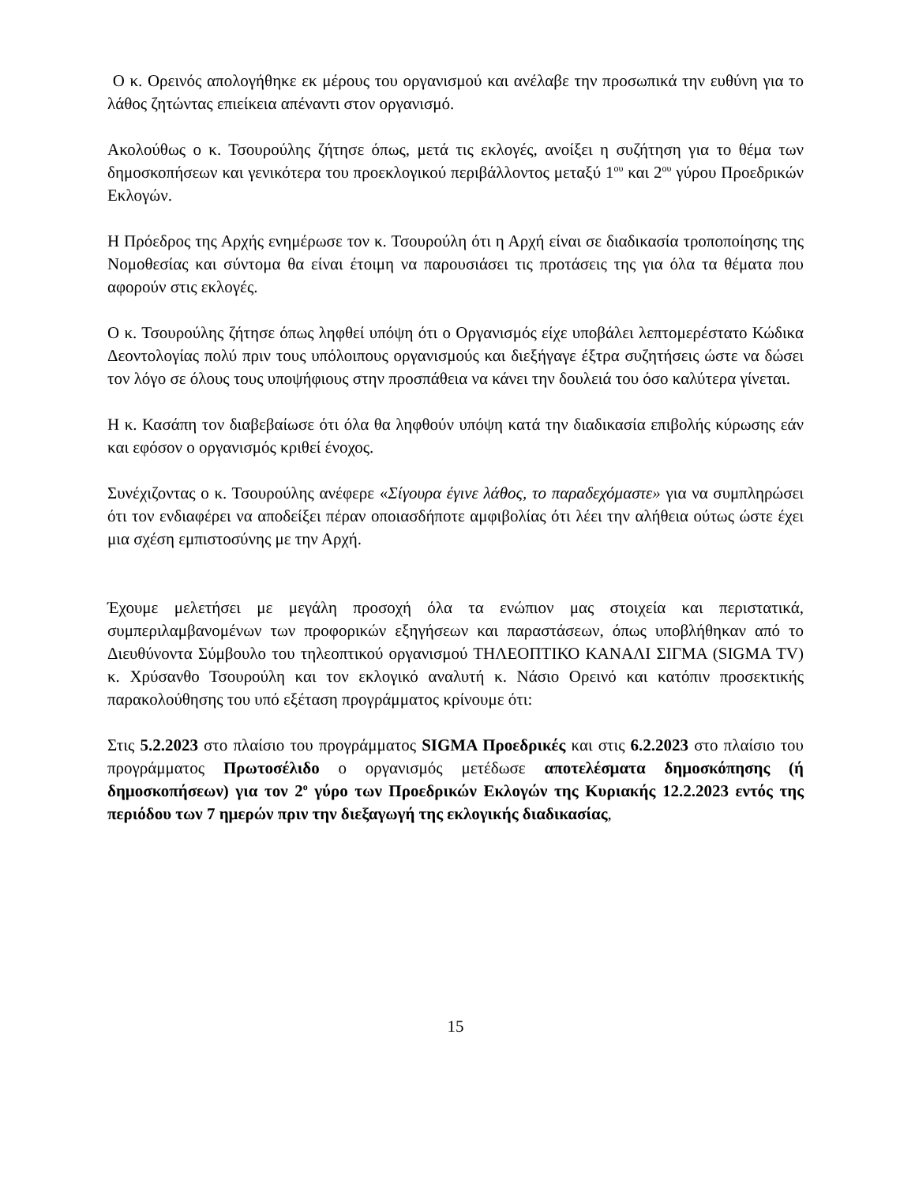Ο κ. Ορεινός απολογήθηκε εκ μέρους του οργανισμού και ανέλαβε την προσωπικά την ευθύνη για το λάθος ζητώντας επιείκεια απέναντι στον οργανισμό.
Ακολούθως ο κ. Τσουρούλης ζήτησε όπως, μετά τις εκλογές, ανοίξει η συζήτηση για το θέμα των δημοσκοπήσεων και γενικότερα του προεκλογικού περιβάλλοντος μεταξύ 1<sup>ου</sup> και 2<sup>ου</sup> γύρου Προεδρικών Εκλογών.
Η Πρόεδρος της Αρχής ενημέρωσε τον κ. Τσουρούλη ότι η Αρχή είναι σε διαδικασία τροποποίησης της Νομοθεσίας και σύντομα θα είναι έτοιμη να παρουσιάσει τις προτάσεις της για όλα τα θέματα που αφορούν στις εκλογές.
Ο κ. Τσουρούλης ζήτησε όπως ληφθεί υπόψη ότι ο Οργανισμός είχε υποβάλει λεπτομερέστατο Κώδικα Δεοντολογίας πολύ πριν τους υπόλοιπους οργανισμούς και διεξήγαγε έξτρα συζητήσεις ώστε να δώσει τον λόγο σε όλους τους υποψήφιους στην προσπάθεια να κάνει την δουλειά του όσο καλύτερα γίνεται.
Η κ. Κασάπη τον διαβεβαίωσε ότι όλα θα ληφθούν υπόψη κατά την διαδικασία επιβολής κύρωσης εάν και εφόσον ο οργανισμός κριθεί ένοχος.
Συνέχιζοντας ο κ. Τσουρούλης ανέφερε «Σίγουρα έγινε λάθος, το παραδεχόμαστε» για να συμπληρώσει ότι τον ενδιαφέρει να αποδείξει πέραν οποιασδήποτε αμφιβολίας ότι λέει την αλήθεια ούτως ώστε έχει μια σχέση εμπιστοσύνης με την Αρχή.
Έχουμε μελετήσει με μεγάλη προσοχή όλα τα ενώπιον μας στοιχεία και περιστατικά, συμπεριλαμβανομένων των προφορικών εξηγήσεων και παραστάσεων, όπως υποβλήθηκαν από το Διευθύνοντα Σύμβουλο του τηλεοπτικού οργανισμού ΤΗΛΕΟΠΤΙΚΟ ΚΑΝΑΛΙ ΣΙΓΜΑ (SIGMA TV) κ. Χρύσανθο Τσουρούλη και τον εκλογικό αναλυτή κ. Νάσιο Ορεινό και κατόπιν προσεκτικής παρακολούθησης του υπό εξέταση προγράμματος κρίνουμε ότι:
Στις 5.2.2023 στο πλαίσιο του προγράμματος SIGMA Προεδρικές και στις 6.2.2023 στο πλαίσιο του προγράμματος Πρωτοσέλιδο ο οργανισμός μετέδωσε αποτελέσματα δημοσκόπησης (ή δημοσκοπήσεων) για τον 2<sup>ο</sup> γύρο των Προεδρικών Εκλογών της Κυριακής 12.2.2023 εντός της περιόδου των 7 ημερών πριν την διεξαγωγή της εκλογικής διαδικασίας,
15